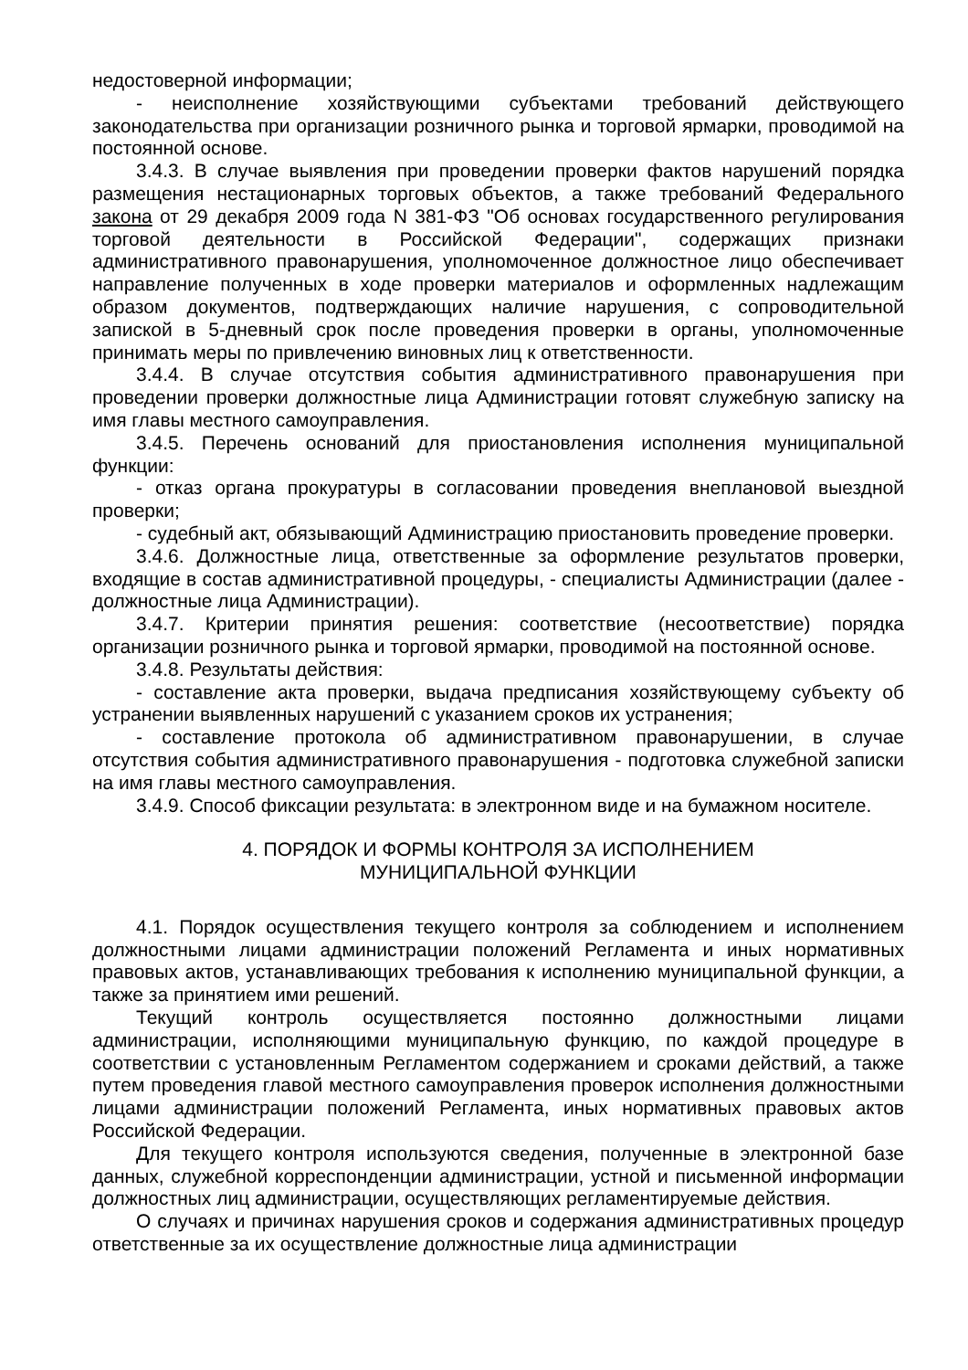недостоверной информации;
- неисполнение хозяйствующими субъектами требований действующего законодательства при организации розничного рынка и торговой ярмарки, проводимой на постоянной основе.
3.4.3. В случае выявления при проведении проверки фактов нарушений порядка размещения нестационарных торговых объектов, а также требований Федерального закона от 29 декабря 2009 года N 381-ФЗ "Об основах государственного регулирования торговой деятельности в Российской Федерации", содержащих признаки административного правонарушения, уполномоченное должностное лицо обеспечивает направление полученных в ходе проверки материалов и оформленных надлежащим образом документов, подтверждающих наличие нарушения, с сопроводительной запиской в 5-дневный срок после проведения проверки в органы, уполномоченные принимать меры по привлечению виновных лиц к ответственности.
3.4.4. В случае отсутствия события административного правонарушения при проведении проверки должностные лица Администрации готовят служебную записку на имя главы местного самоуправления.
3.4.5. Перечень оснований для приостановления исполнения муниципальной функции:
- отказ органа прокуратуры в согласовании проведения внеплановой выездной проверки;
- судебный акт, обязывающий Администрацию приостановить проведение проверки.
3.4.6. Должностные лица, ответственные за оформление результатов проверки, входящие в состав административной процедуры, - специалисты Администрации (далее - должностные лица Администрации).
3.4.7. Критерии принятия решения: соответствие (несоответствие) порядка организации розничного рынка и торговой ярмарки, проводимой на постоянной основе.
3.4.8. Результаты действия:
- составление акта проверки, выдача предписания хозяйствующему субъекту об устранении выявленных нарушений с указанием сроков их устранения;
- составление протокола об административном правонарушении, в случае отсутствия события административного правонарушения - подготовка служебной записки на имя главы местного самоуправления.
3.4.9. Способ фиксации результата: в электронном виде и на бумажном носителе.
4. ПОРЯДОК И ФОРМЫ КОНТРОЛЯ ЗА ИСПОЛНЕНИЕМ
МУНИЦИПАЛЬНОЙ ФУНКЦИИ
4.1. Порядок осуществления текущего контроля за соблюдением и исполнением должностными лицами администрации положений Регламента и иных нормативных правовых актов, устанавливающих требования к исполнению муниципальной функции, а также за принятием ими решений.
Текущий контроль осуществляется постоянно должностными лицами администрации, исполняющими муниципальную функцию, по каждой процедуре в соответствии с установленным Регламентом содержанием и сроками действий, а также путем проведения главой местного самоуправления проверок исполнения должностными лицами администрации положений Регламента, иных нормативных правовых актов Российской Федерации.
Для текущего контроля используются сведения, полученные в электронной базе данных, служебной корреспонденции администрации, устной и письменной информации должностных лиц администрации, осуществляющих регламентируемые действия.
О случаях и причинах нарушения сроков и содержания административных процедур ответственные за их осуществление должностные лица администрации